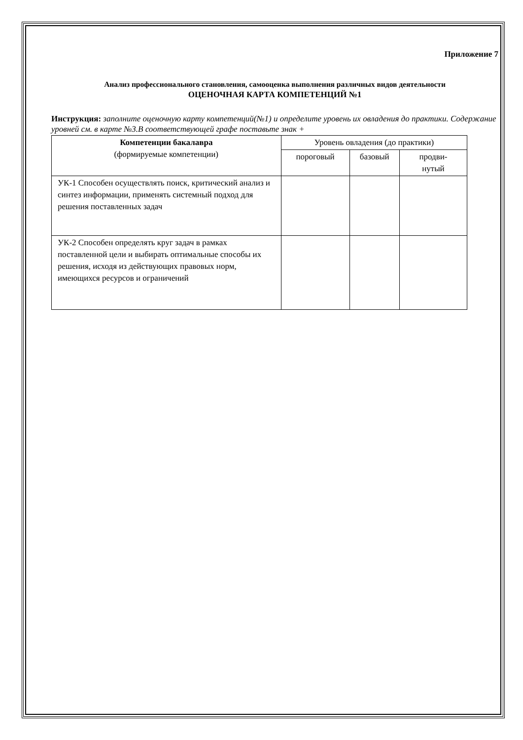Приложение 7
Анализ профессионального становления, самооценка выполнения различных видов деятельности
ОЦЕНОЧНАЯ КАРТА КОМПЕТЕНЦИЙ №1
Инструкция: заполните оценочную карту компетенций(№1) и определите уровень их овладения до практики. Содержание уровней см. в карте №3.В соответствующей графе поставьте знак +
| Компетенции бакалавра (формируемые компетенции) | Уровень овладения (до практики) | | |
| --- | --- | --- | --- |
| | пороговый | базовый | продви- нутый |
| УК-1 Способен осуществлять поиск, критический анализ и синтез информации, применять системный подход для решения поставленных задач | | | |
| УК-2 Способен определять круг задач в рамках поставленной цели и выбирать оптимальные способы их решения, исходя из действующих правовых норм, имеющихся ресурсов и ограничений | | | |